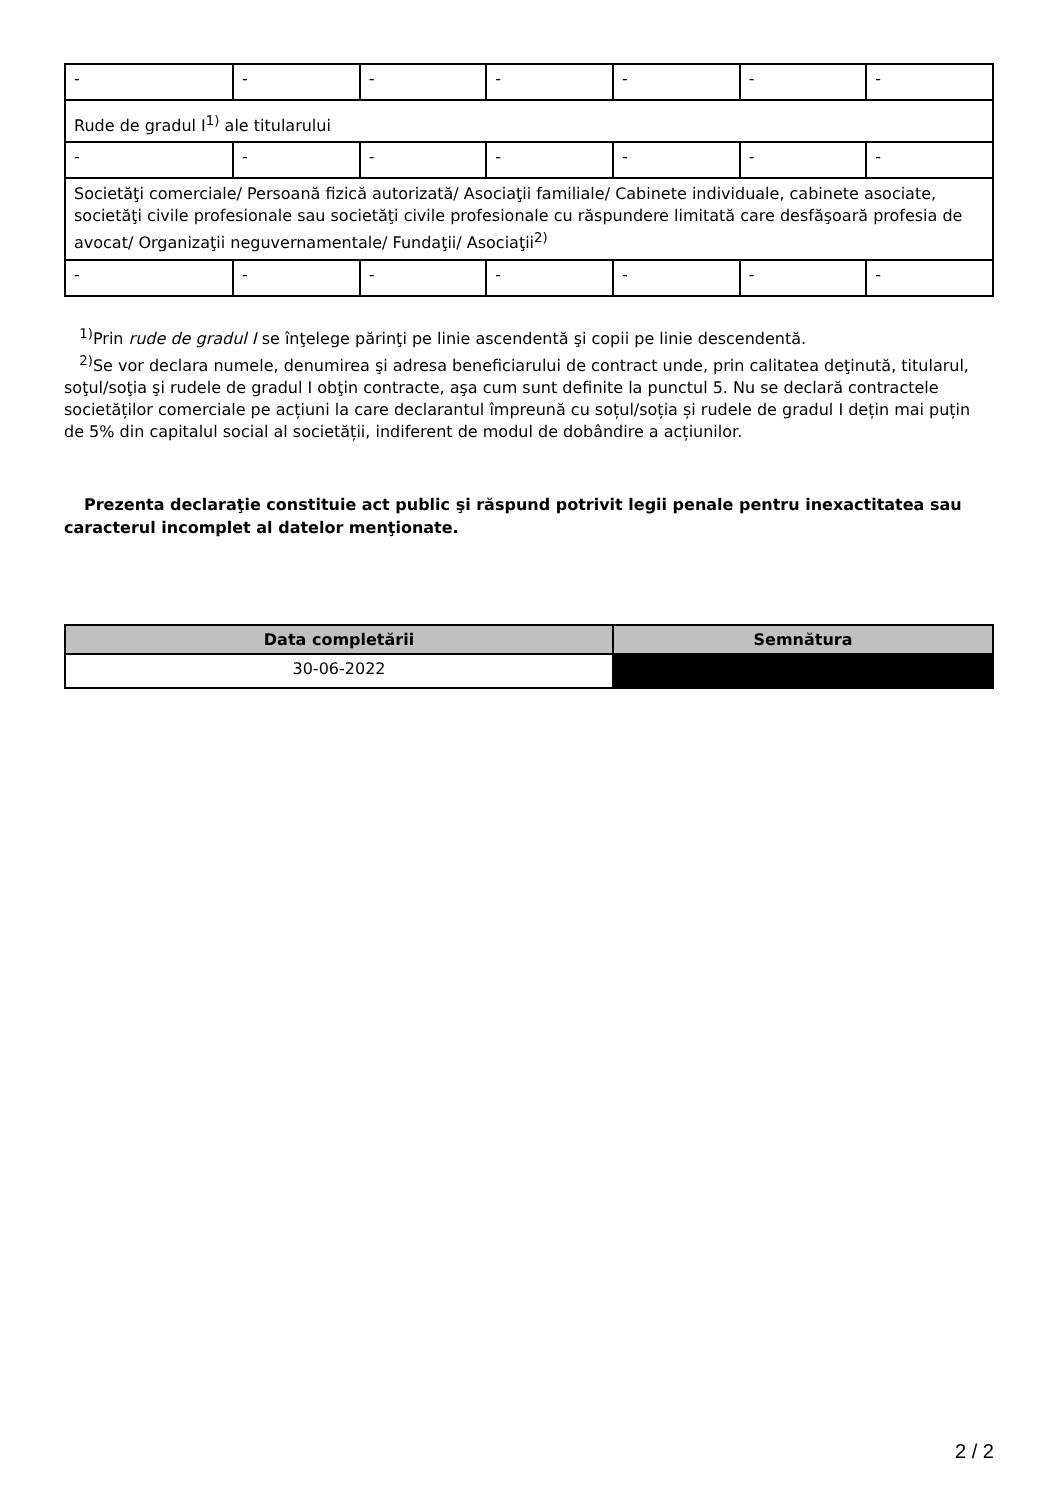| - | - | - | - | - | - | - |
| Rude de gradul I<sup>1)</sup> ale titularului | | | | | | |
| - | - | - | - | - | - | - |
| Societăţi comerciale/ Persoană fizică autorizată/ Asociaţii familiale/ Cabinete individuale, cabinete asociate, societăţi civile profesionale sau societăţi civile profesionale cu răspundere limitată care desfăşoară profesia de avocat/ Organizaţii neguvernamentale/ Fundaţii/ Asociaţii<sup>2)</sup> | | | | | | |
| - | - | - | - | - | - | - |
<sup>1)</sup> Prin rude de gradul I se înţelege părinţi pe linie ascendentă şi copii pe linie descendentă.
<sup>2)</sup> Se vor declara numele, denumirea şi adresa beneficiarului de contract unde, prin calitatea deţinută, titularul, soţul/soţia şi rudele de gradul I obţin contracte, aşa cum sunt definite la punctul 5. Nu se declară contractele societăților comerciale pe acțiuni la care declarantul împreună cu soțul/soția și rudele de gradul I dețin mai puțin de 5% din capitalul social al societății, indiferent de modul de dobândire a acțiunilor.
Prezenta declaraţie constituie act public şi răspund potrivit legii penale pentru inexactitatea sau caracterul incomplet al datelor menţionate.
| Data completării | Semnătura |
| --- | --- |
| 30-06-2022 | |
2 / 2